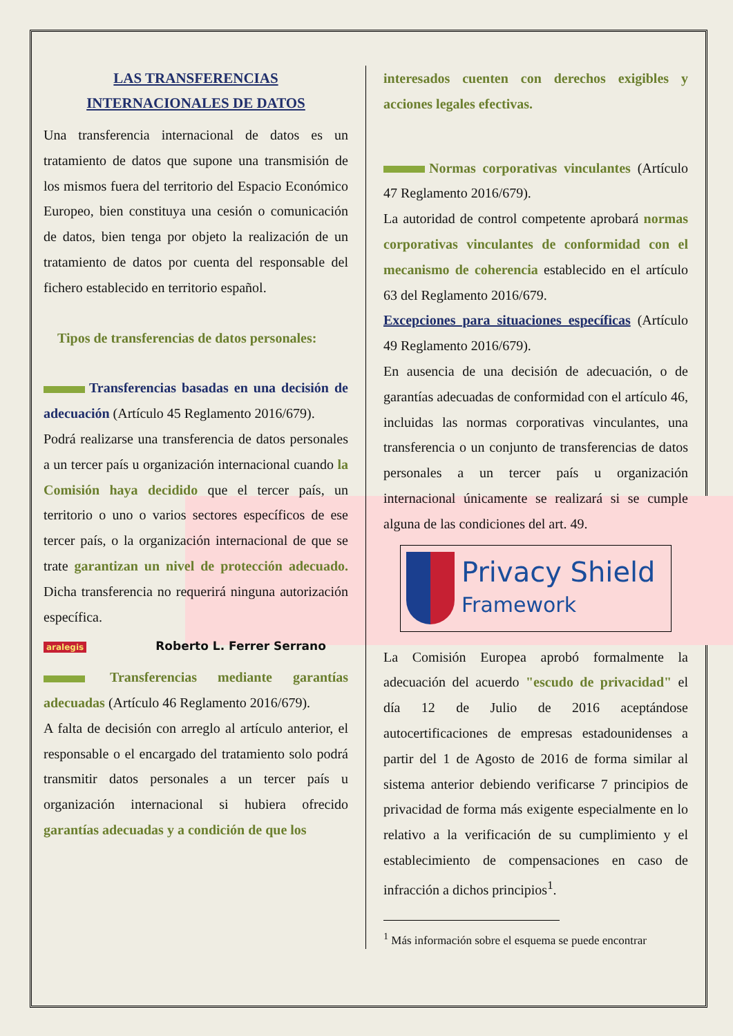LAS TRANSFERENCIAS
INTERNACIONALES DE DATOS
Una transferencia internacional de datos es un tratamiento de datos que supone una transmisión de los mismos fuera del territorio del Espacio Económico Europeo, bien constituya una cesión o comunicación de datos, bien tenga por objeto la realización de un tratamiento de datos por cuenta del responsable del fichero establecido en territorio español.
Tipos de transferencias de datos personales:
Transferencias basadas en una decisión de adecuación (Artículo 45 Reglamento 2016/679).
Podrá realizarse una transferencia de datos personales a un tercer país u organización internacional cuando la Comisión haya decidido que el tercer país, un territorio o uno o varios sectores específicos de ese tercer país, o la organización internacional de que se trate garantizan un nivel de protección adecuado. Dicha transferencia no requerirá ninguna autorización específica.
aralegis Roberto L. Ferrer Serrano
Transferencias mediante garantías adecuadas (Artículo 46 Reglamento 2016/679).
A falta de decisión con arreglo al artículo anterior, el responsable o el encargado del tratamiento solo podrá transmitir datos personales a un tercer país u organización internacional si hubiera ofrecido garantías adecuadas y a condición de que los
interesados cuenten con derechos exigibles y acciones legales efectivas.
Normas corporativas vinculantes (Artículo 47 Reglamento 2016/679).
La autoridad de control competente aprobará normas corporativas vinculantes de conformidad con el mecanismo de coherencia establecido en el artículo 63 del Reglamento 2016/679.
Excepciones para situaciones específicas (Artículo 49 Reglamento 2016/679).
En ausencia de una decisión de adecuación, o de garantías adecuadas de conformidad con el artículo 46, incluidas las normas corporativas vinculantes, una transferencia o un conjunto de transferencias de datos personales a un tercer país u organización internacional únicamente se realizará si se cumple alguna de las condiciones del art. 49.
Privacy Shield
Framework
La Comisión Europea aprobó formalmente la adecuación del acuerdo "escudo de privacidad" el día 12 de Julio de 2016 aceptándose autocertificaciones de empresas estadounidenses a partir del 1 de Agosto de 2016 de forma similar al sistema anterior debiendo verificarse 7 principios de privacidad de forma más exigente especialmente en lo relativo a la verificación de su cumplimiento y el establecimiento de compensaciones en caso de infracción a dichos principios<sup>1</sup>.
<sup>1</sup> Más información sobre el esquema se puede encontrar